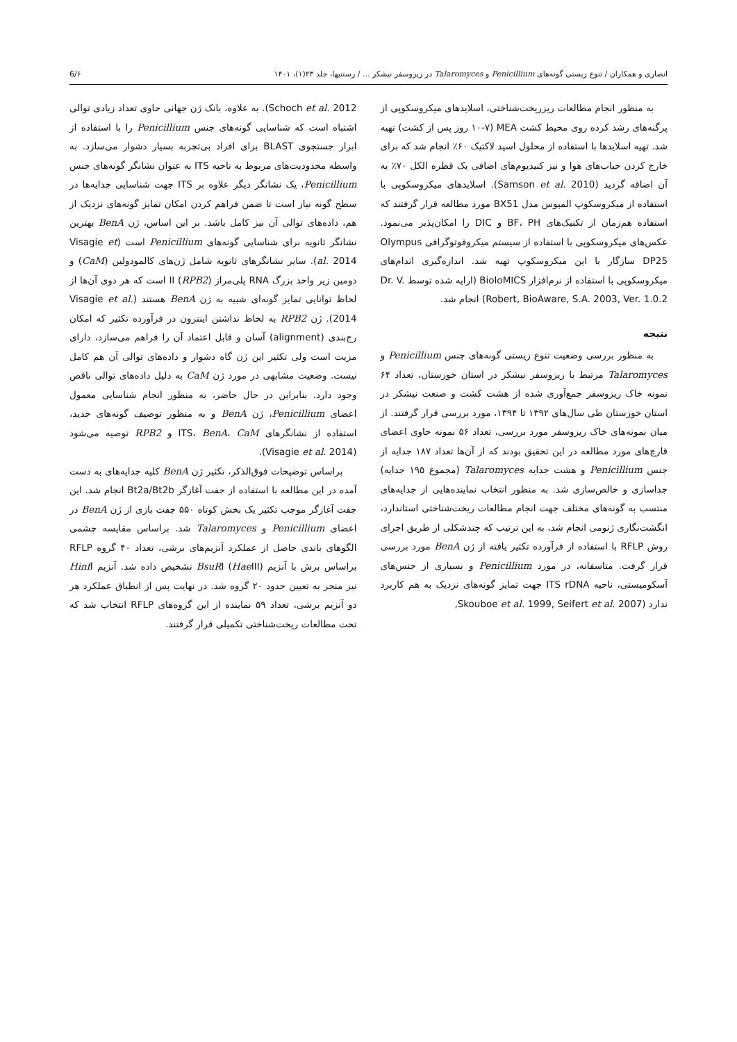انصاری و همکاران / تنوع زیستی گونه‌های Penicillium و Talaromyces در ریزوسفر نیشکر ... / رستنیها، جلد ۲۳(۱)، ۱۴۰۱ 6/۶
به منظور انجام مطالعات ریزریخت‌شناختی، اسلایدهای میکروسکوپی از پرگنه‌های رشد کرده روی محیط کشت MEA (۱۰-۷ روز پس از کشت) تهیه شد. تهیه اسلایدها با استفاده از محلول اسید لاکتیک ۶۰٪ انجام شد که برای خارج کردن حباب‌های هوا و نیز کنیدیوم‌های اضافی یک قطره الکل ۷۰٪ به آن اضافه گردید (Samson et al. 2010). اسلایدهای میکروسکوپی با استفاده از میکروسکوپ المپوس مدل BX51 مورد مطالعه قرار گرفتند که استفاده هم‌زمان از تکنیک‌های BF، PH و DIC را امکان‌پذیر می‌نمود. عکس‌های میکروسکوپی با استفاده از سیستم میکروفوتوگرافی Olympus DP25 سازگار با این میکروسکوپ تهیه شد. اندازه‌گیری اندام‌های میکروسکوپی با استفاده از نرم‌افزار BioloMICS (ارایه شده توسط Dr. V. Robert, BioAware, S.A. 2003, Ver. 1.0.2) انجام شد.
نتیجه
به منظور بررسی وضعیت تنوع زیستی گونه‌های جنس Penicillium و Talaromyces مرتبط با ریزوسفر نیشکر در استان خوزستان، تعداد ۶۴ نمونه خاک ریزوسفر جمع‌آوری شده از هشت کشت و صنعت نیشکر در استان خوزستان طی سال‌های ۱۳۹۲ تا ۱۳۹۴، مورد بررسی قرار گرفتند. از میان نمونه‌های خاک ریزوسفر مورد بررسی، تعداد ۵۶ نمونه حاوی اعضای قارچ‌های مورد مطالعه در این تحقیق بودند که از آن‌ها تعداد ۱۸۷ جدایه از جنس Penicillium و هشت جدایه Talaromyces (مجموع ۱۹۵ جدایه) جداسازی و خالص‌سازی شد. به منظور انتخاب نماینده‌هایی از جدایه‌های منتسب به گونه‌های مختلف جهت انجام مطالعات ریخت‌شناختی استاندارد، انگشت‌نگاری ژنومی انجام شد، به این ترتیب که چندشکلی از طریق اجرای روش RFLP با استفاده از فرآورده تکثیر یافته از ژن BenA مورد بررسی قرار گرفت. متاسفانه، در مورد Penicillium و بسیاری از جنس‌های آسکومیستی، ناحیه ITS rDNA جهت تمایز گونه‌های نزدیک به هم کاربرد ندارد (Skouboe et al. 1999, Seifert et al. 2007,
Schoch et al. 2012). به علاوه، بانک ژن جهانی حاوی تعداد زیادی توالی اشتباه است که شناسایی گونه‌های جنس Penicillium را با استفاده از ابزار جستجوی BLAST برای افراد بی‌تجربه بسیار دشوار می‌سازد. به واسطه محدودیت‌های مربوط به ناحیه ITS به عنوان نشانگر گونه‌های جنس Penicillium، یک نشانگر دیگر علاوه بر ITS جهت شناسایی جدایه‌ها در سطح گونه نیاز است تا ضمن فراهم کردن امکان تمایز گونه‌های نزدیک از هم، داده‌های توالی آن نیز کامل باشد. بر این اساس، ژن BenA بهترین نشانگر ثانویه برای شناسایی گونه‌های Penicillium است (Visagie et al. 2014). سایر نشانگرهای ثانویه شامل ژن‌های کالمودولین (CaM) و دومین زیر واحد بزرگ RNA پلی‌مراز II (RPB2) است که هر دوی آن‌ها از لحاظ توانایی تمایز گونه‌ای شبیه به ژن BenA هستند (Visagie et al. 2014). ژن RPB2 به لحاظ نداشتن اینترون در فرآورده تکثیر که امکان رج‌بندی (alignment) آسان و قابل اعتماد آن را فراهم می‌سازد، دارای مزیت است ولی تکثیر این ژن گاه دشوار و داده‌های توالی آن هم کامل نیست. وضعیت مشابهی در مورد ژن CaM به دلیل داده‌های توالی ناقص وجود دارد. بنابراین در حال حاضر، به منظور انجام شناسایی معمول اعضای Penicillium، ژن BenA و به منظور توصیف گونه‌های جدید، استفاده از نشانگرهای ITS، BenA، CaM و RPB2 توصیه می‌شود (Visagie et al. 2014).
براساس توضیحات فوق‌الذکر، تکثیر ژن BenA کلیه جدایه‌های به دست آمده در این مطالعه با استفاده از جفت آغازگر Bt2a/Bt2b انجام شد. این جفت آغازگر موجب تکثیر یک بخش کوتاه ۵۵۰ جفت بازی از ژن BenA در اعضای Penicillium و Talaromyces شد. براساس مقایسه چشمی الگوهای باندی حاصل از عملکرد آنزیم‌های برشی، تعداد ۴۰ گروه RFLP براساس برش با آنزیم BsuRI (Hae III) تشخیص داده شد. آنزیم Hinf I نیز منجر به تعیین حدود ۲۰ گروه شد. در نهایت پس از انطباق عملکرد هر دو آنزیم برشی، تعداد ۵۹ نماینده از این گروه‌های RFLP انتخاب شد که تحت مطالعات ریخت‌شناختی تکمیلی قرار گرفتند.